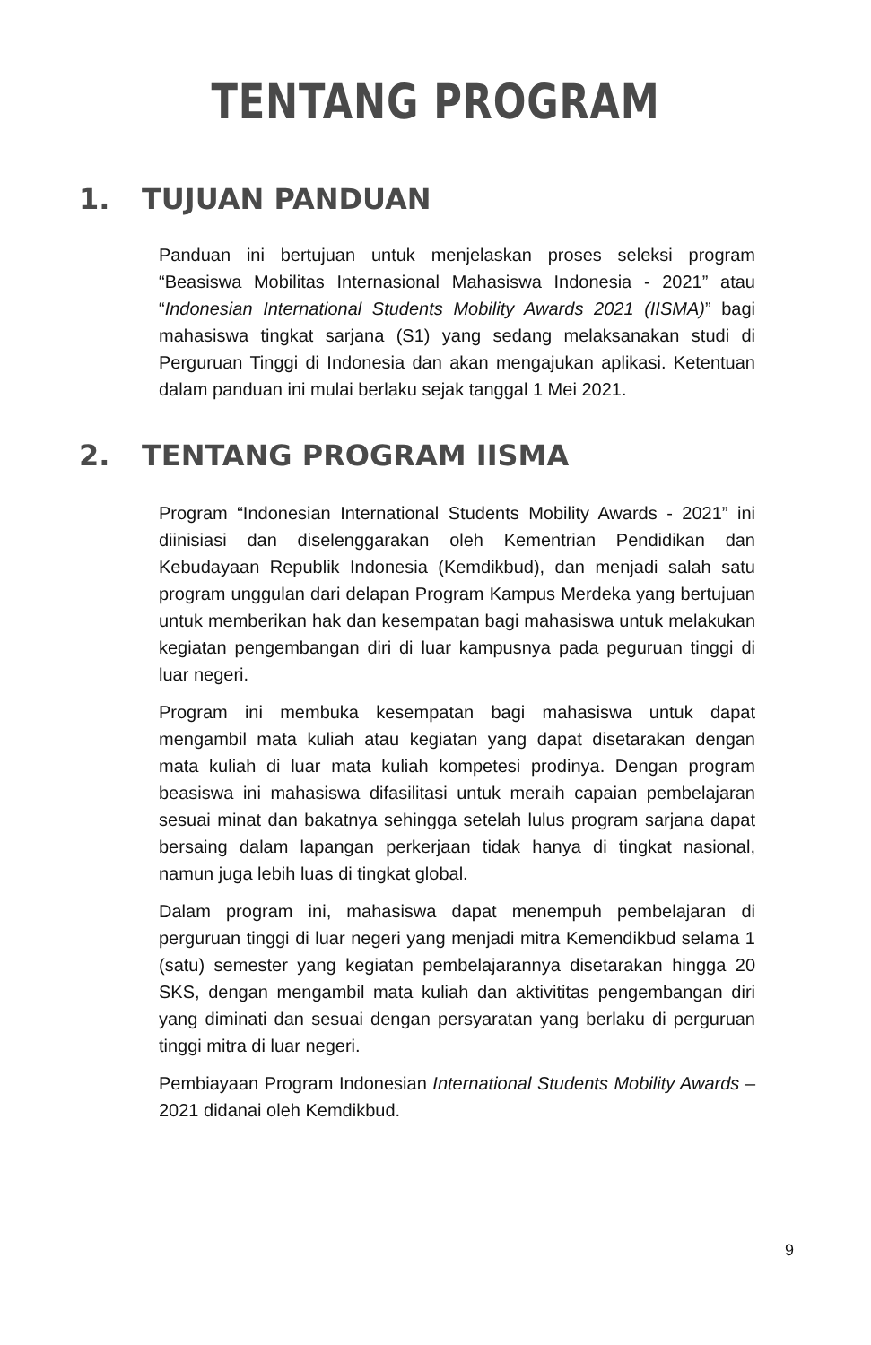TENTANG PROGRAM
1. TUJUAN PANDUAN
Panduan ini bertujuan untuk menjelaskan proses seleksi program “Beasiswa Mobilitas Internasional Mahasiswa Indonesia - 2021” atau “Indonesian International Students Mobility Awards 2021 (IISMA)” bagi mahasiswa tingkat sarjana (S1) yang sedang melaksanakan studi di Perguruan Tinggi di Indonesia dan akan mengajukan aplikasi. Ketentuan dalam panduan ini mulai berlaku sejak tanggal 1 Mei 2021.
2. TENTANG PROGRAM IISMA
Program “Indonesian International Students Mobility Awards - 2021” ini diinisiasi dan diselenggarakan oleh Kementrian Pendidikan dan Kebudayaan Republik Indonesia (Kemdikbud), dan menjadi salah satu program unggulan dari delapan Program Kampus Merdeka yang bertujuan untuk memberikan hak dan kesempatan bagi mahasiswa untuk melakukan kegiatan pengembangan diri di luar kampusnya pada peguruan tinggi di luar negeri.
Program ini membuka kesempatan bagi mahasiswa untuk dapat mengambil mata kuliah atau kegiatan yang dapat disetarakan dengan mata kuliah di luar mata kuliah kompetesi prodinya. Dengan program beasiswa ini mahasiswa difasilitasi untuk meraih capaian pembelajaran sesuai minat dan bakatnya sehingga setelah lulus program sarjana dapat bersaing dalam lapangan perkerjaan tidak hanya di tingkat nasional, namun juga lebih luas di tingkat global.
Dalam program ini, mahasiswa dapat menempuh pembelajaran di perguruan tinggi di luar negeri yang menjadi mitra Kemendikbud selama 1 (satu) semester yang kegiatan pembelajarannya disetarakan hingga 20 SKS, dengan mengambil mata kuliah dan aktivititas pengembangan diri yang diminati dan sesuai dengan persyaratan yang berlaku di perguruan tinggi mitra di luar negeri.
Pembiayaan Program Indonesian International Students Mobility Awards – 2021 didanai oleh Kemdikbud.
9